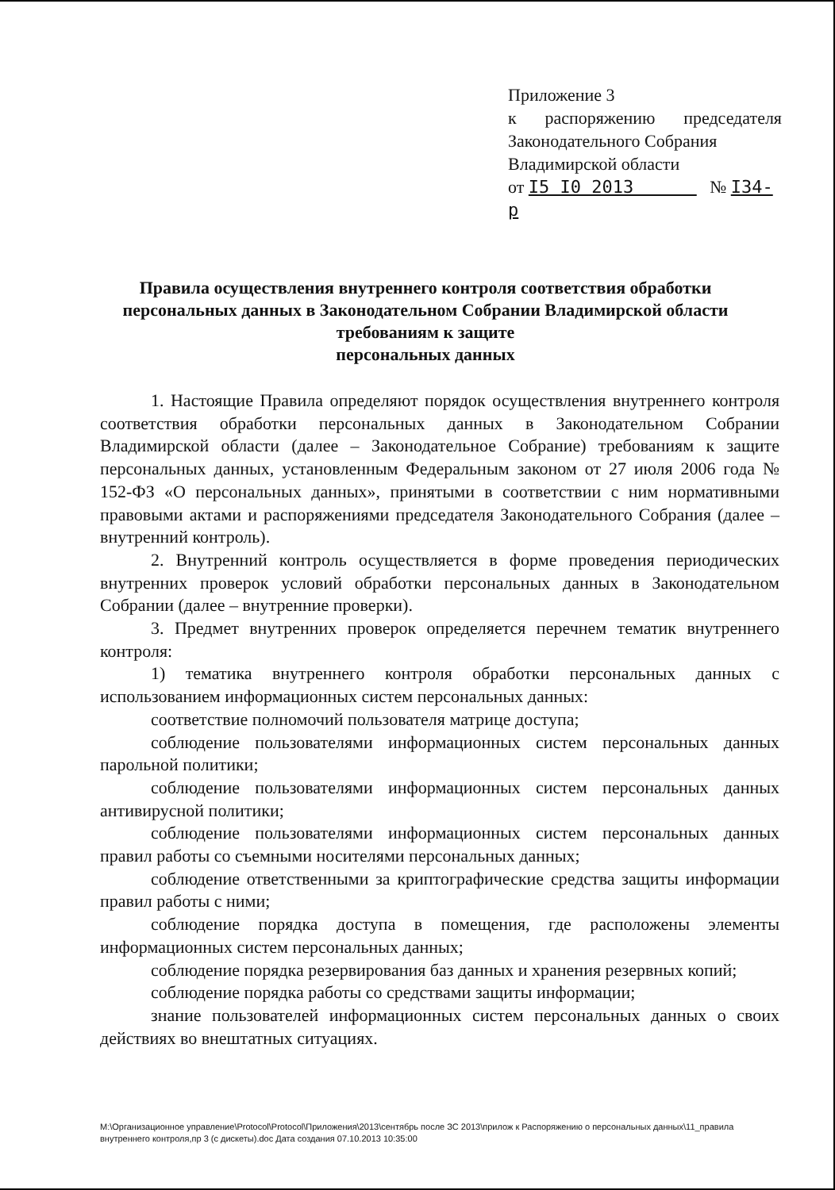Приложение 3
к распоряжению председателя
Законодательного Собрания
Владимирской области
от I5 I0 2013 № I34-р
Правила осуществления внутреннего контроля соответствия обработки персональных данных в Законодательном Собрании Владимирской области требованиям к защите
персональных данных
1. Настоящие Правила определяют порядок осуществления внутреннего контроля соответствия обработки персональных данных в Законодательном Собрании Владимирской области (далее – Законодательное Собрание) требованиям к защите персональных данных, установленным Федеральным законом от 27 июля 2006 года № 152-ФЗ «О персональных данных», принятыми в соответствии с ним нормативными правовыми актами и распоряжениями председателя Законодательного Собрания (далее – внутренний контроль).
2. Внутренний контроль осуществляется в форме проведения периодических внутренних проверок условий обработки персональных данных в Законодательном Собрании (далее – внутренние проверки).
3. Предмет внутренних проверок определяется перечнем тематик внутреннего контроля:
1) тематика внутреннего контроля обработки персональных данных с использованием информационных систем персональных данных:
соответствие полномочий пользователя матрице доступа;
соблюдение пользователями информационных систем персональных данных парольной политики;
соблюдение пользователями информационных систем персональных данных антивирусной политики;
соблюдение пользователями информационных систем персональных данных правил работы со съемными носителями персональных данных;
соблюдение ответственными за криптографические средства защиты информации правил работы с ними;
соблюдение порядка доступа в помещения, где расположены элементы информационных систем персональных данных;
соблюдение порядка резервирования баз данных и хранения резервных копий;
соблюдение порядка работы со средствами защиты информации;
знание пользователей информационных систем персональных данных о своих действиях во внештатных ситуациях.
M:\Организационное управление\Protocol\Protocol\Приложения\2013\сентябрь после ЗС 2013\прилож к Распоряжению о персональных данных\11_правила внутреннего контроля,пр 3 (с дискеты).doc Дата создания 07.10.2013 10:35:00